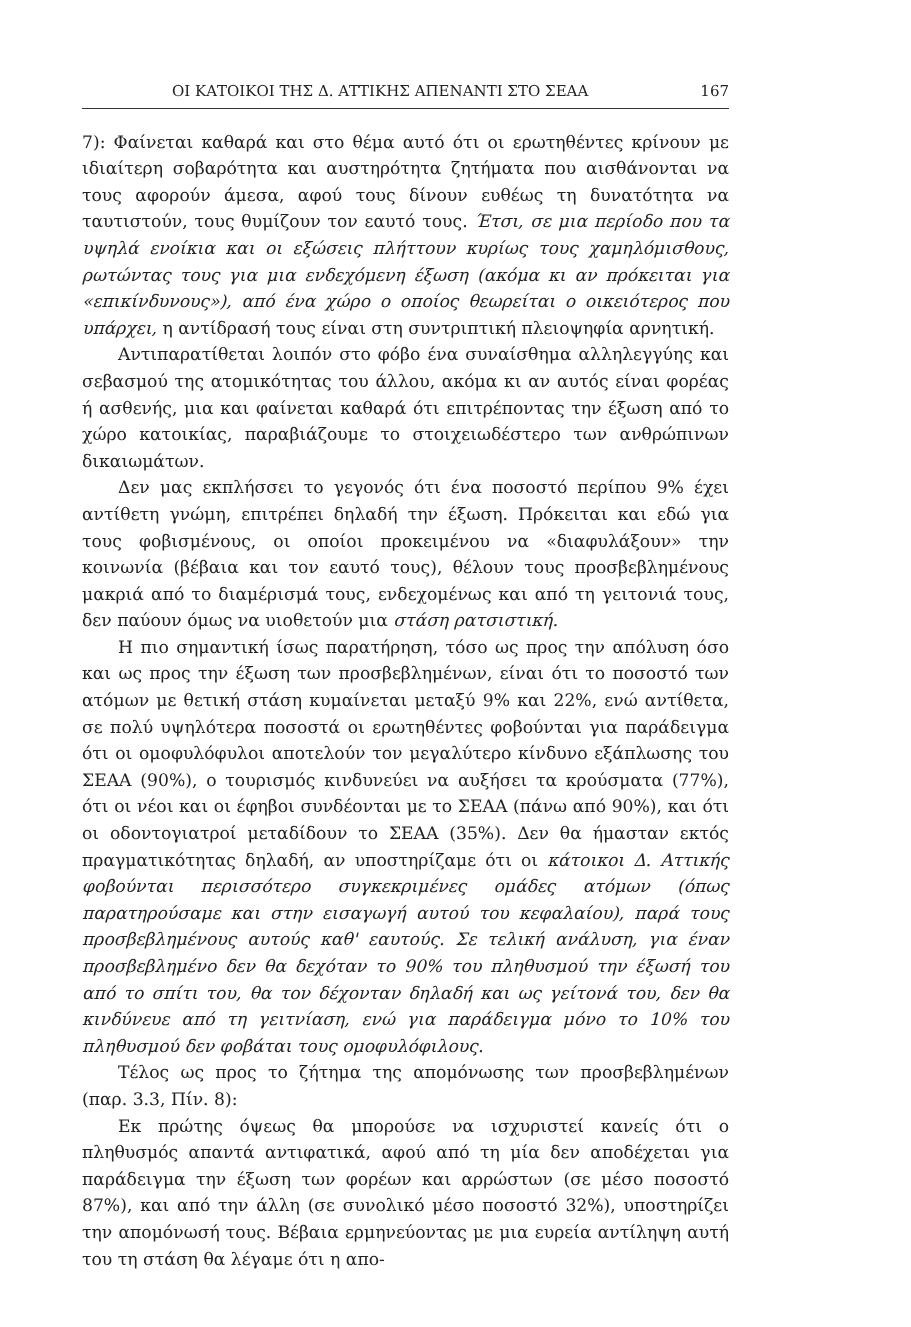ΟΙ ΚΑΤΟΙΚΟΙ ΤΗΣ Δ. ΑΤΤΙΚΗΣ ΑΠΕΝΑΝΤΙ ΣΤΟ ΣΕΑΑ 167
7): Φαίνεται καθαρά και στο θέμα αυτό ότι οι ερωτηθέντες κρίνουν με ιδιαίτερη σοβαρότητα και αυστηρότητα ζητήματα που αισθάνονται να τους αφορούν άμεσα, αφού τους δίνουν ευθέως τη δυνατότητα να ταυτιστούν, τους θυμίζουν τον εαυτό τους. Έτσι, σε μια περίοδο που τα υψηλά ενοίκια και οι εξώσεις πλήττουν κυρίως τους χαμηλόμισθους, ρωτώντας τους για μια ενδεχόμενη έξωση (ακόμα κι αν πρόκειται για «επικίνδυνους»), από ένα χώρο ο οποίος θεωρείται ο οικειότερος που υπάρχει, η αντίδρασή τους είναι στη συντριπτική πλειοψηφία αρνητική.
Αντιπαρατίθεται λοιπόν στο φόβο ένα συναίσθημα αλληλεγγύης και σεβασμού της ατομικότητας του άλλου, ακόμα κι αν αυτός είναι φορέας ή ασθενής, μια και φαίνεται καθαρά ότι επιτρέποντας την έξωση από το χώρο κατοικίας, παραβιάζουμε το στοιχειωδέστερο των ανθρώπινων δικαιωμάτων.
Δεν μας εκπλήσσει το γεγονός ότι ένα ποσοστό περίπου 9% έχει αντίθετη γνώμη, επιτρέπει δηλαδή την έξωση. Πρόκειται και εδώ για τους φοβισμένους, οι οποίοι προκειμένου να «διαφυλάξουν» την κοινωνία (βέβαια και τον εαυτό τους), θέλουν τους προσβεβλημένους μακριά από το διαμέρισμά τους, ενδεχομένως και από τη γειτονιά τους, δεν παύουν όμως να υιοθετούν μια στάση ρατσιστική.
Η πιο σημαντική ίσως παρατήρηση, τόσο ως προς την απόλυση όσο και ως προς την έξωση των προσβεβλημένων, είναι ότι το ποσοστό των ατόμων με θετική στάση κυμαίνεται μεταξύ 9% και 22%, ενώ αντίθετα, σε πολύ υψηλότερα ποσοστά οι ερωτηθέντες φοβούνται για παράδειγμα ότι οι ομοφυλόφυλοι αποτελούν τον μεγαλύτερο κίνδυνο εξάπλωσης του ΣΕΑΑ (90%), ο τουρισμός κινδυνεύει να αυξήσει τα κρούσματα (77%), ότι οι νέοι και οι έφηβοι συνδέονται με το ΣΕΑΑ (πάνω από 90%), και ότι οι οδοντογιατροί μεταδίδουν το ΣΕΑΑ (35%). Δεν θα ήμασταν εκτός πραγματικότητας δηλαδή, αν υποστηρίζαμε ότι οι κάτοικοι Δ. Αττικής φοβούνται περισσότερο συγκεκριμένες ομάδες ατόμων (όπως παρατηρούσαμε και στην εισαγωγή αυτού του κεφαλαίου), παρά τους προσβεβλημένους αυτούς καθ' εαυτούς. Σε τελική ανάλυση, για έναν προσβεβλημένο δεν θα δεχόταν το 90% του πληθυσμού την έξωσή του από το σπίτι του, θα τον δέχονταν δηλαδή και ως γείτονά του, δεν θα κινδύνευε από τη γειτνίαση, ενώ για παράδειγμα μόνο το 10% του πληθυσμού δεν φοβάται τους ομοφυλόφιλους.
Τέλος ως προς το ζήτημα της απομόνωσης των προσβεβλημένων (παρ. 3.3, Πίν. 8):
Εκ πρώτης όψεως θα μπορούσε να ισχυριστεί κανείς ότι ο πληθυσμός απαντά αντιφατικά, αφού από τη μία δεν αποδέχεται για παράδειγμα την έξωση των φορέων και αρρώστων (σε μέσο ποσοστό 87%), και από την άλλη (σε συνολικό μέσο ποσοστό 32%), υποστηρίζει την απομόνωσή τους. Βέβαια ερμηνεύοντας με μια ευρεία αντίληψη αυτή του τη στάση θα λέγαμε ότι η απο-